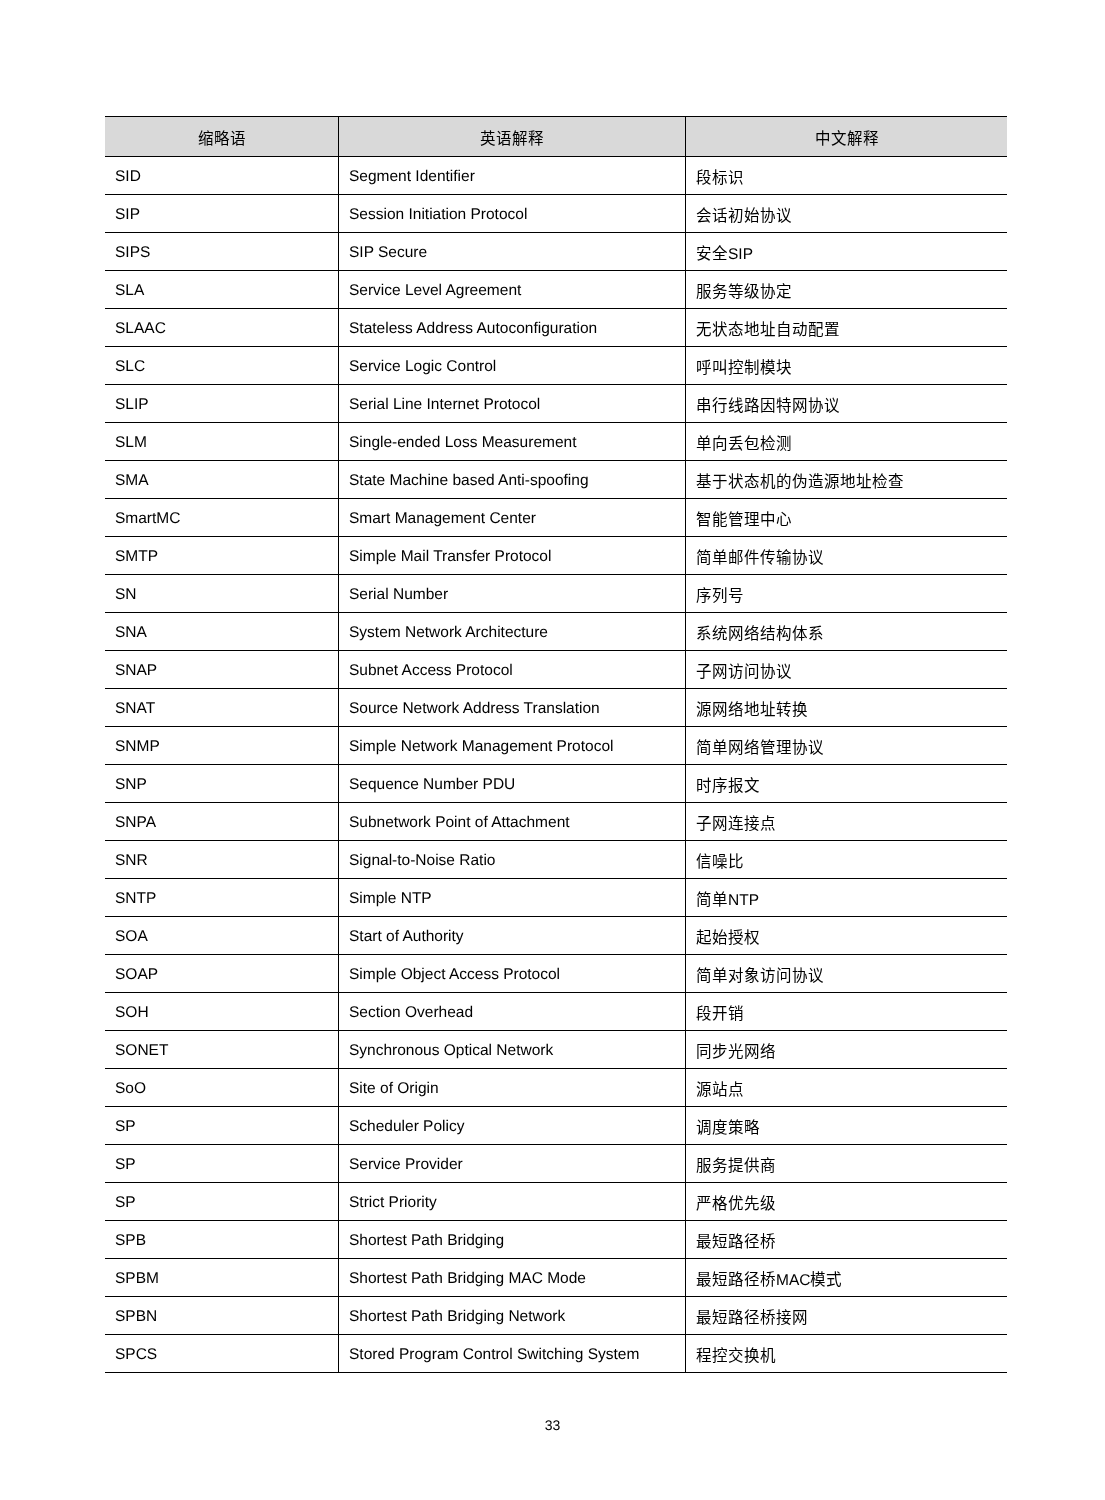| 缩略语 | 英语解释 | 中文解释 |
| --- | --- | --- |
| SID | Segment Identifier | 段标识 |
| SIP | Session Initiation Protocol | 会话初始协议 |
| SIPS | SIP Secure | 安全SIP |
| SLA | Service Level Agreement | 服务等级协定 |
| SLAAC | Stateless Address Autoconfiguration | 无状态地址自动配置 |
| SLC | Service Logic Control | 呼叫控制模块 |
| SLIP | Serial Line Internet Protocol | 串行线路因特网协议 |
| SLM | Single-ended Loss Measurement | 单向丢包检测 |
| SMA | State Machine based Anti-spoofing | 基于状态机的伪造源地址检查 |
| SmartMC | Smart Management Center | 智能管理中心 |
| SMTP | Simple Mail Transfer Protocol | 简单邮件传输协议 |
| SN | Serial Number | 序列号 |
| SNA | System Network Architecture | 系统网络结构体系 |
| SNAP | Subnet Access Protocol | 子网访问协议 |
| SNAT | Source Network Address Translation | 源网络地址转换 |
| SNMP | Simple Network Management Protocol | 简单网络管理协议 |
| SNP | Sequence Number PDU | 时序报文 |
| SNPA | Subnetwork Point of Attachment | 子网连接点 |
| SNR | Signal-to-Noise Ratio | 信噪比 |
| SNTP | Simple NTP | 简单NTP |
| SOA | Start of Authority | 起始授权 |
| SOAP | Simple Object Access Protocol | 简单对象访问协议 |
| SOH | Section Overhead | 段开销 |
| SONET | Synchronous Optical Network | 同步光网络 |
| SoO | Site of Origin | 源站点 |
| SP | Scheduler Policy | 调度策略 |
| SP | Service Provider | 服务提供商 |
| SP | Strict Priority | 严格优先级 |
| SPB | Shortest Path Bridging | 最短路径桥 |
| SPBM | Shortest Path Bridging MAC Mode | 最短路径桥MAC模式 |
| SPBN | Shortest Path Bridging Network | 最短路径桥接网 |
| SPCS | Stored Program Control Switching System | 程控交换机 |
33